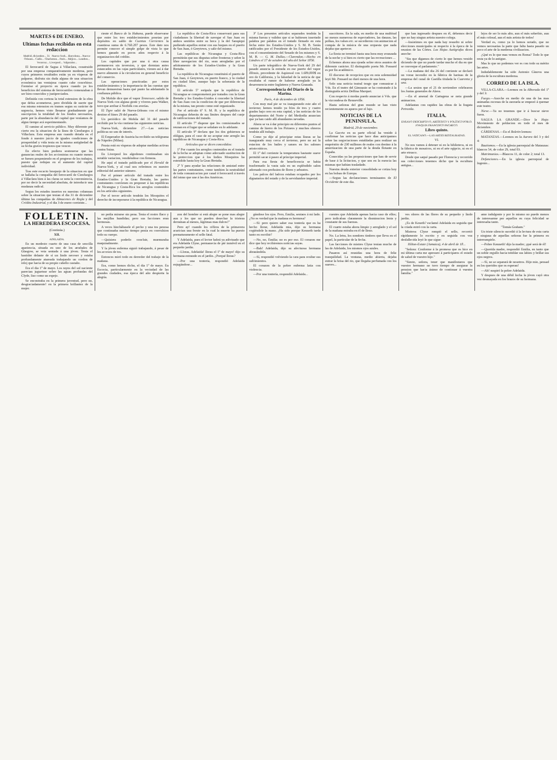MARTES 6 DE ENERO.
Ultimas fechas recibidas en esta redaccion
Madrid, diciembre... 31 Nueva-York... Barcelona... Nueva-Orleans... Cádiz... Charleston... París... Méjico... Londres... Veracruz... Liverpool... Valparaíso...
El ferrocarril de Sagua á Villaclara, construido por una empresa comparativamente moderna, pero cuyos primeros resultados están ya en vísperas de palparse, disfruta sin duda alguna de una situacion económica tan ventajosa cuanto cabe concebirse. Formóse el proyecto en época cuando ya los beneficios del sistema de ferrocarriles comenzaban á ser bien conocidos y justipreciados.
Definida con certeza la total estension de la obra que debia acometerse, pero dividida de suerte que esa misma estension en tramos segun su carácter de urgencia, hemos visto llenarse gradualmente por suscripcion la totalidad de los fondos necesarios, parte por la abundancia del capital que veníamos de algun tiempo acá esperimentando.
El camino al servicio público. Muy diferente por cierto era la situacion de la línea de Cienfuegos á Villaclara. Esta empresa aun cuando dotada en el fondo á nuestro juicio de iguales condiciones de prosperidad y vida tenia en la misma antigüedad de su fecha graves tropiezos que vencer.
En efecto bien pudiera sostenerse que las ganancias reales de los accionistas en cuanto menos se fuesen posponiendo en el progreso de los trabajos, puesto que redujan en el aumento del capital individual.
Tras este escacto bosquejo de la situacion en que se hallaba la compañía del ferrocarril de Cienfuegos á Villaclara bien á las claras se nota la conveniencia, por no decir la necesidad absoluta, de introducir una mudanza radical.
Segun los estados insertos en nuestras columnas sobre la situacion que tenian el dia 31 de diciembre último las compañías de Almacenes de Regla y del Crédito Industrial, y el dia 3 de enero corriente...
riente el Banco de la Habana, puede observarse que entre los tres establecimientos poseian por depósitos en saldo de Cuentas Corrientes la cuantiosa suma de 6.768.287 pesos. Este dato nos permite conocer el simple golpe de vista lo que hemos ganado en pocos años respecto á la organizacion del crédito.
Los capitales que por una ú otra causa permanecen sin inversion, y que dormian antes estancados en las cajas particulares, vienen así á dar nuevo alimento á la circulacion en general beneficio del comercio.
Las operaciones practicadas por estos establecimientos y la importancia de las cuentas que llevan demuestran hasta qué punto ha adelantado la confianza pública.
De Mobile dice que el vapor Tennessee, salido de Nueva-York con alguna gente y víveres para Walker, tuvo que arribar á Norfolk con averías.
El Tigre salió de Nueva-Orleans con el mismo destino el lúnes 29 del pasado.
Un periódico de Mobila del 31 del pasado recibido por la vía contiene las siguientes noticias.
Nueva-York, diciembre 27.—Las noticias políticas no son de interés.
El Emperador de Austria ha recibido un telégrama de Nápoles (Milan).
Prusia está en vísperas de adoptar medidas activas contra Suiza.
En Liverpool los algodones continuaban sin notable variacion, vendiéndose con firmeza.
He aquí el tratado publicado por el Herald de Nueva-York, y al cual nos referimos en nuestro editorial del anterior número.
Por el primer artículo del tratado entre los Estados-Unidos y la Gran Bretaña, las partes contratantes convienen en proponer á las repúblicas de Nicaragua y Costa-Rica los arreglos contenidos en los artículos siguientes.
Por el tercer artículo tendrán los Mosquitos el derecho de incorporarse á la república de Nicaragua.
La república de Costa-Rica conservará para sus ciudadanos la libertad de navegar el San Juan en ambos sentidos entre su boca y la del Sarapiquí pudiendo aquellos entrar con sus buques en el puerto de San Juan, ó Greytown, y salir del mismo.
Las repúblicas de Nicaragua y Costa-Rica permitirán que sus disputas sobre fronteras y sobre la libre navegacion del rio, sean arregladas por el arbitramento de los Estados-Unidos y la Gran Bretaña.
La república de Nicaragua constituirá el puerto de San Juan, ó Greytown, en puerto franco, y la ciudad en ciudad libre, aunque bajo la soberanía de la república.
El artículo 5º estipula que la república de Nicaragua se comprometerá por tratados con la Gran Bretaña y los Estados-Unidos á conceder la libertad de San Juan con la condicion de que por diferencias de la misma, tan pronto como esté organizado.
Por el artículo 6º S. M. B. y la república de Nicaragua deberán de sus límites despues del canje de ratificaciones del tratado.
El artículo 7º dispone que los comisionados se reunan en el lugar que se señalare en lo adelante.
El artículo 9º declara que los dos gobiernos se obligan, para el caso de no aceptar este arreglo las repúblicas de Nicaragua y Costa-Rica.
Artículos que se dicen concedidos:
1º Por cuanto los arreglos contenidos en el tratado de la fecha se adoptan como adecuado sustitucion de la proteccion que á los Indios Mosquitos ha estendido hasta hoy la Gran Bretaña.
2º Y para ayudar las relaciones de amistad entre las partes contratantes, como tambien la neutralidad de toda comunicacion por canal ó ferrocarril á través del istmo que une á las dos Américas.
3º Los presentes artículos separados tendrán la misma fuerza y validez que si se hubiesen insertado palabra por palabra en el tratado firmado en esta fecha entre los Estados-Unidos y S. M. B. Serán ratificados por el Presidente de los Estados-Unidos, con el consentimiento del Senado de los mismos y S. M. B. — G. M. Dallas.—Clarendon.—Hecho en Lóndres el 17 de octubre del año del Señor 1856.
Un parte telegráfico de Nueva-York del 29 del pasado anuncia la entrada en ese puerto del vapor Illinois, procedente de Aspinwal con 1.609,000$ en oro de California, y la falsedad de la noticia de que resultaba el rumor de haberse arreglado ya la desavenencia entre Inglaterra y Nueva Granada.
Correspondencia del Diario de la Marina.
París, 4 de diciembre de 1856.
Con muy mal pie se va inaugurando este año el invierno; hemos tenido ya fríos de tres y cuatro grados bajo cero en esta capital, y las noticias de los departamentos del Norte y del Mediodía anuncian que ya han caido allí abundantes nevadas.
Ahora se va á dar principio en diferentes puntos al camino de hierro de los Pirineos y muchos obreros tendrán allí trabajo.
Como ya dije al principiar estas líneas se ha inaugurado muy cerca el invierno, pero no así la estacion de los bailes y saraos en los salones aristocráticos.
El 1º del corriente la temperatura bastante suave permitió sacar á paseo al príncipe imperial.
Para esa fiesta de beneficencia se habia trasformado la vasta sala en un espléndido salon adornado con profusion de flores y arbustos.
Los palcos del balcon estaban ocupados por los dignatarios del estado y de la servidumbre imperial.
suscritores. En la sala, en medio de una multitud no menos numerosa de espectadores, las danzas, las polkas, los valses etc. se sucedieron con animacion al compás de la música de una orquesta que nada dejaba que apetecer.
La fiesta no terminó hasta una hora muy avanzada de la noche y si bien es cierto que las recreaciones ...
Echemos ahora una ojeada sobre otros asuntos de diferente carácter. El distinguido poeta Mr. Ponsard es por fin académico.
El discurso de recepcion que en esta solemnidad leyó Mr. Ponsard no duró menos de una hora.
Solo una noticia teatral tengo que comunicar á Vds. En el teatro del Gimnasio se ha contratado á la distinguida actriz Delfina Marquet.
Con respecto á modas puedo anunciar á Vds. que la vizcondesa de Renneville.
Hasta señoras del gran mundo se han visto recientemente en apuros por el lujo.
NOTICIAS DE LA PENINSULA.
Madrid, 29 de noviembre.
La Gaceta en su parte oficial ha venido á confirmar las noticias que hace dias anticipamos sobre las negociaciones entabladas para realizar un empréstito de 230 millones de reales con destino á la amortizacion de una parte de la deuda flotante en España.
Conocidas ya las proposiciones que han de servir de base á la licitacion, y que son en la esencia las mismas que habian trasladado.
Nuestra deuda exterior consolidada se cotiza hoy en las bolsas de Europa.
—Segun las declaraciones terminantes de El Occidente de este dia.
que han ingresado despues en él, debemos decir que no hay ningun artista nuestro colega.
—Insistimos en que nada hay resuelto ni sobre elecciones municipales ni respecto á la época de la reunion de las Córtes. Las Hojas Autógrafas dicen anoche:
"Sin que digamos de cierto lo que hemos venido diciendo de que no puede tardar mucho el dia en que se convoque el parlamento."
—La mañana del dia 26 del corriente se declaró un voraz incendio en la fábrica de harinas de la empresa del canal de Castilla titulada la Cuarenta y una.
—La sesion que el 21 de noviembre celebraron los Juntas generales de Alava.
—En el arsenal de Cartagena se nota grande animacion.
Adelantan con rapidez las obras de la fragata Petronila.
ITALIA.
ENSAYO DESCRIPTIVO, ARTÍSTICO Y POLÍTICO POR D. JOAQUIN FRANCISCO PACHECO.
Libro quinto.
EL VATICANO.—LAS ARTES RESTAURADAS.
VI.
No nos vamos á detener ni en la biblioteca, ni en la fábrica de mosaicos, ni en el arte egipcio, ni en el arte etrusco.
Desde que saqué pasado por Florencia y recorrido sus colecciones tenemos dicho que la escultura antigua...
lejos de ser lo más alto, aun el más soberbio, aun el más colosal, aun el más artista de todos!
Verdad es, como ya lo hemos notado, que no vemos necesarias la parte que falta hasta pasado un poco el arte de la moderna civilizacion.
¿Qué es lo que mas vemos en Roma? Todo lo que resta ya de lo antiguo.
Mas lo que no podemos ver es con todo su mérito las artes.
Indudablemente ha sido Antonio Cánova una gloria de la escultura moderna.
CORREO DE LA ISLA.
VILLA-CLARA.—Leemos en la Alborada del 1º y del 3:
Fuego.—Anoche en medio de una de las mas animadas escenas de la zarzuela se empezó á quemar este teatro.
Nieve.—Ya no tenemos que ir á buscar nieve fuera.
SAGUA LA GRANDE.—Dice la Hoja: Movimiento de poblacion en todo el mes de diciembre.
CÁRDENAS.—En el Boletin leemos:
MATANZAS.—Leemos en la Aurora del 3 y del 4:
Bautismos.—En la iglesia parroquial de Matanzas: blancos 54, de color 29, total 83.
Matrimonios.—Blancos 11, de color 2; total 13.
Defunciones.—En la iglesia parroquial de Ingenio...
FOLLETIN.
LA HEREDERA ESCOCESA.
(Continúa.)
XII.
ADELAIDA.
En un modesto cuarto de una casa de sencilla apariencia, situada en uno de los arrabales de Glasgow, se veia sentada á una jóven. Tenia el bastidor delante de sí un lindo neceser y estaba profundamente atareada trabajando un cordon de reloj que hacia de su propio cabello castaño.
Era el dia 1º de mayo. Los rayos del sol naciente parecian juguetear sobre las aguas profundas del Clyde, liso como un espejo.
Se encontraba en la primera juventud, pero no, desgraciadamente! en la primera brillantez de la mujer.
no podia mirarse sin pena. Tenia el rostro flaco y las mejillas hundidas; pero sus facciones eran hermosas.
A veces hinchábasele el pecho y una tos penosa que continuaba mucho tiempo ponia en convulsion todo su cuerpo.
—Quisiera poderlo concluir, murmuraba maquinalmente.
Y la jóven enferma siguió trabajando, á pesar de los accesos de tos.
Entonces miró todo en derredor del trabajo de la mañana.
Era, como hemos dicho, el dia 1º de mayo. En Escocia, particularmente en la vecindad de las grandes ciudades, esa época del año despierta la alegría.
zon del hombre si está alegre se pone mas alegre aun y los que no pueden desechar la tristeza derraman al menos, lágrimas mas dulces!"
Pero ay! cuando los céfiros de la primavera acarician una frente en la cual la muerte ha puesto prematuramente el sello fatal.
Y Adelaida, pues el lector habrá ya adivinado que era Adelaida Clyne, permanecia de pié inmóvil en el pequeño jardin.
—Lloras, Adelaida! lloras el 1º de mayo! dijo su hermana entrando en el jardin. ¿Porqué lloras?
—Por una tontería, respondió Adelaida enjugándose...
gándose los ojos. Pero, Emilia, sentaos á mi lado. ¿No es verdad que la mañana es hermosa?
—Sí: pero quiero saber esa tontería que os ha hecho llorar, Adelaida mia, dijo su hermana cogiéndole la mano. ¿Ha sido porque Kenneth tarda tanto en escribir?
—No, no, Emilia; no es por eso. El corazon me dice que hoy recibiremos noticias suyas.
—Bah! Adelaida, dijo su afectuosa hermana abrazándola.
—Sí, respondió volviendo la cara para ocultar sus sufrimientos.
El corazon de la pobre enferma latia con violencia.
—Por una tontería, respondió Adelaida...
cuentes que Adelaida apenas hacia caso de ellos; pero indicaban claramente la disminucion lenta y constante de sus fuerzas.
El cuarto estaba ahora limpio y arreglado y el sol de la mañana entraba en él de lleno.
No. La letra, los nombres timbres que lleva en el papel, la particular de la fecha.
Las facciones de mistres Clyne tenian mucho de las de Adelaida, los mismos ojos azules.
Pasaron así reunidas una hora de feliz tranquilidad. La ventana, medio abierta, dejaba entrar la brisa del rio, que llegaba perfumada con los suaves...
ves olores de las flores de su pequeño y lindo jardin.
¿Es de Keneth? esclamó Adelaida en seguida que la criada entró con la carta.
Mistress Clyne rompió el sello, recorrió rápidamente lo escrito y en seguida con voz desfallecida leyó lo que sigue:
Hilton-Estate (Jamaica), 4 de abril de 18...
"Señora: Conforme á la promesa que os hice en mi última carta me apresuro á participaros el estado de salud de vuestro hijo."
"Siento, señora, tener que manifestaros que vuestro hermano no tuvo tiempo de asegurar la pension que hacia ánimo de continuar á vuestra familia."
amo indulgente y por lo mismo no puedo menos de interesarme por aquellos en cuya felicidad se interesaba tanto.
"Tomás Graham."
Un triste silencio sucedió á la lectura de esta carta y ninguna de aquellas señoras fue la primera en interrumpirlo.
—Pobre Kenneth! dijo la madre; ¡qué será de él!
—Querida madre, respondió Emilia, en tanto que un noble orgullo hacia temblar sus labios y brillar sus ojos negros.
—Sí, no se separará de nosotros. Hijo mio, pensad en los queridos que os esperan!
—Ah! suspiró la pobre Adelaida.
Y despues de una débil lucha la jóven cayó otra vez desmayada en los brazos de su hermana.